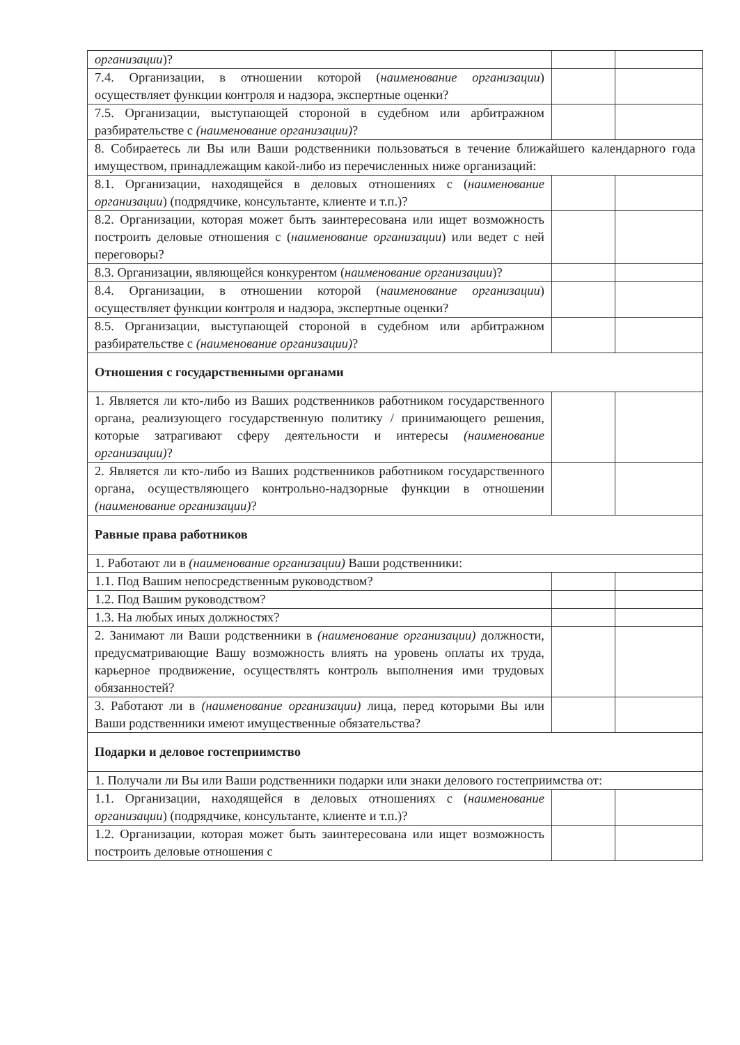| организации )? | | |
| 7.4. Организации, в отношении которой ( наименование организации ) осуществляет функции контроля и надзора, экспертные оценки? | | |
| 7.5. Организации, выступающей стороной в судебном или арбитражном разбирательстве с (наименование организации) ? | | |
| 8. Собираетесь ли Вы или Ваши родственники пользоваться в течение ближайшего календарного года имуществом, принадлежащим какой-либо из перечисленных ниже организаций: | | |
| 8.1. Организации, находящейся в деловых отношениях с ( наименование организации ) (подрядчике, консультанте, клиенте и т.п.)? | | |
| 8.2. Организации, которая может быть заинтересована или ищет возможность построить деловые отношения с ( наименование организации ) или ведет с ней переговоры? | | |
| 8.3. Организации, являющейся конкурентом ( наименование организации )? | | |
| 8.4. Организации, в отношении которой ( наименование организации ) осуществляет функции контроля и надзора, экспертные оценки? | | |
| 8.5. Организации, выступающей стороной в судебном или арбитражном разбирательстве с (наименование организации) ? | | |
| Отношения с государственными органами | | |
| 1. Является ли кто-либо из Ваших родственников работником государственного органа, реализующего государственную политику / принимающего решения, которые затрагивают сферу деятельности и интересы (наименование организации) ? | | |
| 2. Является ли кто-либо из Ваших родственников работником государственного органа, осуществляющего контрольно-надзорные функции в отношении (наименование организации) ? | | |
| Равные права работников | | |
| 1. Работают ли в (наименование организации) Ваши родственники: | | |
| 1.1. Под Вашим непосредственным руководством? | | |
| 1.2. Под Вашим руководством? | | |
| 1.3. На любых иных должностях? | | |
| 2. Занимают ли Ваши родственники в (наименование организации) должности, предусматривающие Вашу возможность влиять на уровень оплаты их труда, карьерное продвижение, осуществлять контроль выполнения ими трудовых обязанностей? | | |
| 3. Работают ли в (наименование организации) лица, перед которыми Вы или Ваши родственники имеют имущественные обязательства? | | |
| Подарки и деловое гостеприимство | | |
| 1. Получали ли Вы или Ваши родственники подарки или знаки делового гостеприимства от: | | |
| 1.1. Организации, находящейся в деловых отношениях с ( наименование организации ) (подрядчике, консультанте, клиенте и т.п.)? | | |
| 1.2. Организации, которая может быть заинтересована или ищет возможность построить деловые отношения с | | |